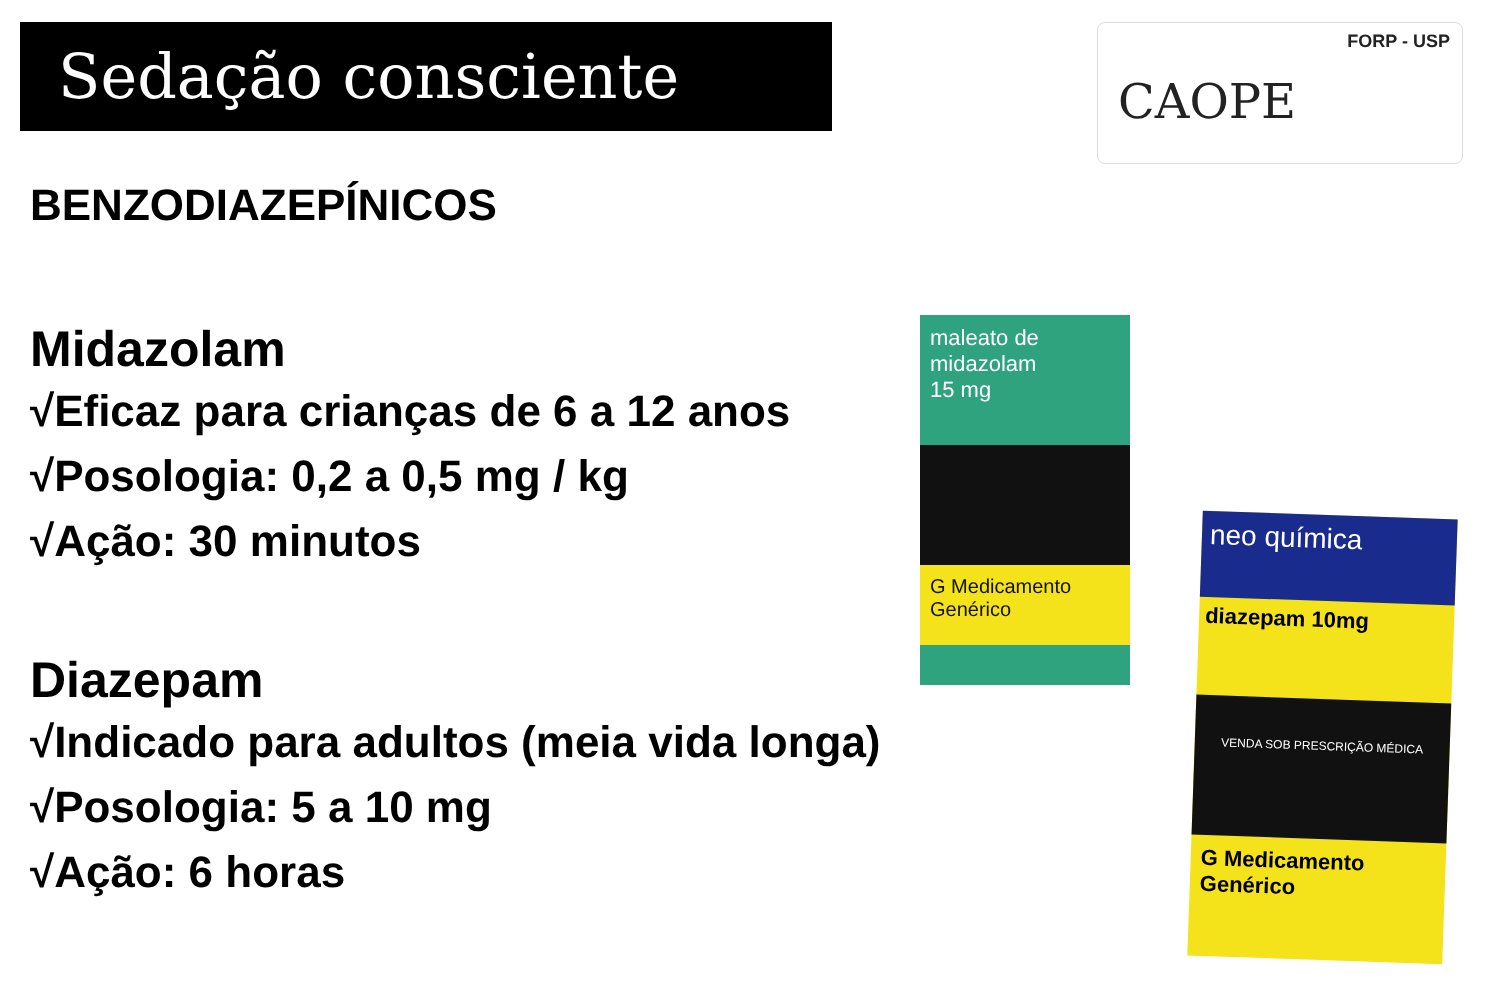Sedação consciente
FORP - USP
CAOPE
BENZODIAZEPÍNICOS
Midazolam
√Eficaz para crianças de 6 a 12 anos
√Posologia: 0,2 a 0,5 mg / kg
√Ação: 30 minutos
Diazepam
√Indicado para adultos (meia vida longa)
√Posologia: 5 a 10 mg
√Ação: 6 horas
maleato de midazolam
15 mg
G Medicamento Genérico
neo química
diazepam 10mg
VENDA SOB PRESCRIÇÃO MÉDICA
G Medicamento Genérico